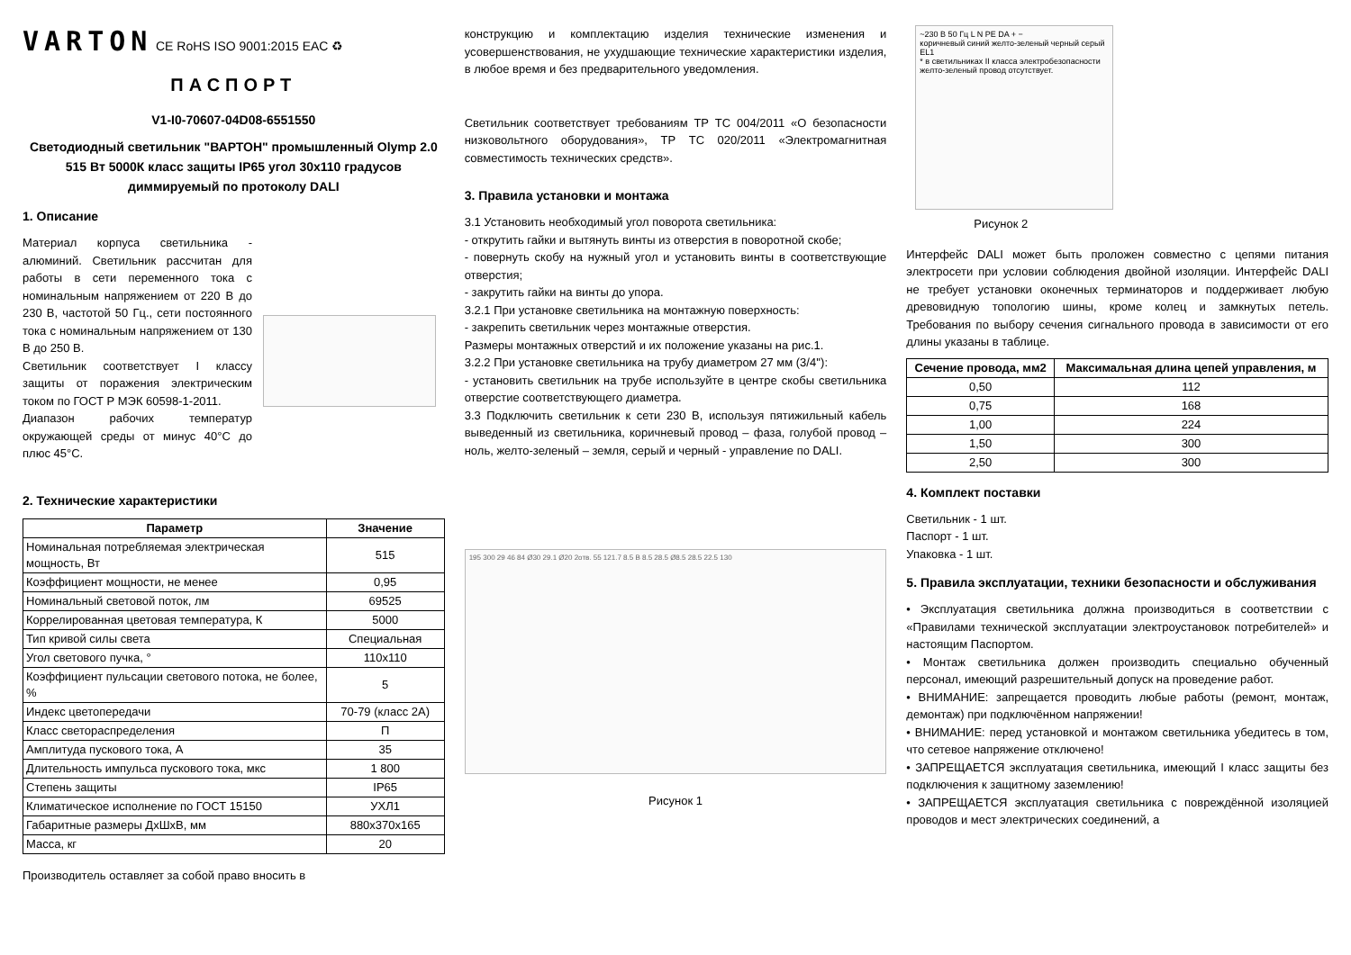VARTON CE RoHS ISO 9001:2015 EAC ♻
ПАСПОРТ
V1-I0-70607-04D08-6551550
Светодиодный светильник "ВАРТОН" промышленный Olymp 2.0 515 Вт 5000К класс защиты IP65 угол 30х110 градусов диммируемый по протоколу DALI
1. Описание
Материал корпуса светильника - алюминий. Светильник рассчитан для работы в сети переменного тока с номинальным напряжением от 220 В до 230 В, частотой 50 Гц., сети постоянного тока с номинальным напряжением от 130 В до 250 В.
Светильник соответствует I классу защиты от поражения электрическим током по ГОСТ Р МЭК 60598-1-2011.
Диапазон рабочих температур окружающей среды от минус 40°С до плюс 45°С.
2. Технические характеристики
| Параметр | Значение |
| --- | --- |
| Номинальная потребляемая электрическая мощность, Вт | 515 |
| Коэффициент мощности, не менее | 0,95 |
| Номинальный световой поток, лм | 69525 |
| Коррелированная цветовая температура, К | 5000 |
| Тип кривой силы света | Специальная |
| Угол светового пучка, ° | 110x110 |
| Коэффициент пульсации светового потока, не более, % | 5 |
| Индекс цветопередачи | 70-79 (класс 2А) |
| Класс светораспределения | П |
| Амплитуда пускового тока, А | 35 |
| Длительность импульса пускового тока, мкс | 1 800 |
| Степень защиты | IP65 |
| Климатическое исполнение по ГОСТ 15150 | УХЛ1 |
| Габаритные размеры ДхШхВ, мм | 880х370х165 |
| Масса, кг | 20 |
Производитель оставляет за собой право вносить в
конструкцию и комплектацию изделия технические изменения и усовершенствования, не ухудшающие технические характеристики изделия, в любое время и без предварительного уведомления.
Светильник соответствует требованиям ТР ТС 004/2011 «О безопасности низковольтного оборудования», ТР ТС 020/2011 «Электромагнитная совместимость технических средств».
3. Правила установки и монтажа
3.1 Установить необходимый угол поворота светильника:
- открутить гайки и вытянуть винты из отверстия в поворотной скобе;
- повернуть скобу на нужный угол и установить винты в соответствующие отверстия;
- закрутить гайки на винты до упора.
3.2.1 При установке светильника на монтажную поверхность:
- закрепить светильник через монтажные отверстия.
Размеры монтажных отверстий и их положение указаны на рис.1.
3.2.2 При установке светильника на трубу диаметром 27 мм (3/4''):
- установить светильник на трубе используйте в центре скобы светильника отверстие соответствующего диаметра.
3.3 Подключить светильник к сети 230 В, используя пятижильный кабель выведенный из светильника, коричневый провод – фаза, голубой провод – ноль, желто-зеленый – земля, серый и черный - управление по DALI.
195 300 29 46 84 Ø30 29.1 Ø20 2отв. 55 121.7 8.5 В 8.5 28.5 Ø8.5 28.5 22.5 130
Рисунок 1
~230 В 50 Гц L N PE DA + −
коричневый синий желто-зеленый черный серый EL1
* в светильниках II класса электробезопасности желто-зеленый провод отсутствует.
Рисунок 2
Интерфейс DALI может быть проложен совместно с цепями питания электросети при условии соблюдения двойной изоляции. Интерфейс DALI не требует установки оконечных терминаторов и поддерживает любую древовидную топологию шины, кроме колец и замкнутых петель. Требования по выбору сечения сигнального провода в зависимости от его длины указаны в таблице.
| Сечение провода, мм2 | Максимальная длина цепей управления, м |
| --- | --- |
| 0,50 | 112 |
| 0,75 | 168 |
| 1,00 | 224 |
| 1,50 | 300 |
| 2,50 | 300 |
4. Комплект поставки
Светильник - 1 шт.
Паспорт - 1 шт.
Упаковка - 1 шт.
5. Правила эксплуатации, техники безопасности и обслуживания
• Эксплуатация светильника должна производиться в соответствии с «Правилами технической эксплуатации электроустановок потребителей» и настоящим Паспортом.
• Монтаж светильника должен производить специально обученный персонал, имеющий разрешительный допуск на проведение работ.
• ВНИМАНИЕ: запрещается проводить любые работы (ремонт, монтаж, демонтаж) при подключённом напряжении!
• ВНИМАНИЕ: перед установкой и монтажом светильника убедитесь в том, что сетевое напряжение отключено!
• ЗАПРЕЩАЕТСЯ эксплуатация светильника, имеющий I класс защиты без подключения к защитному заземлению!
• ЗАПРЕЩАЕТСЯ эксплуатация светильника с повреждённой изоляцией проводов и мест электрических соединений, а